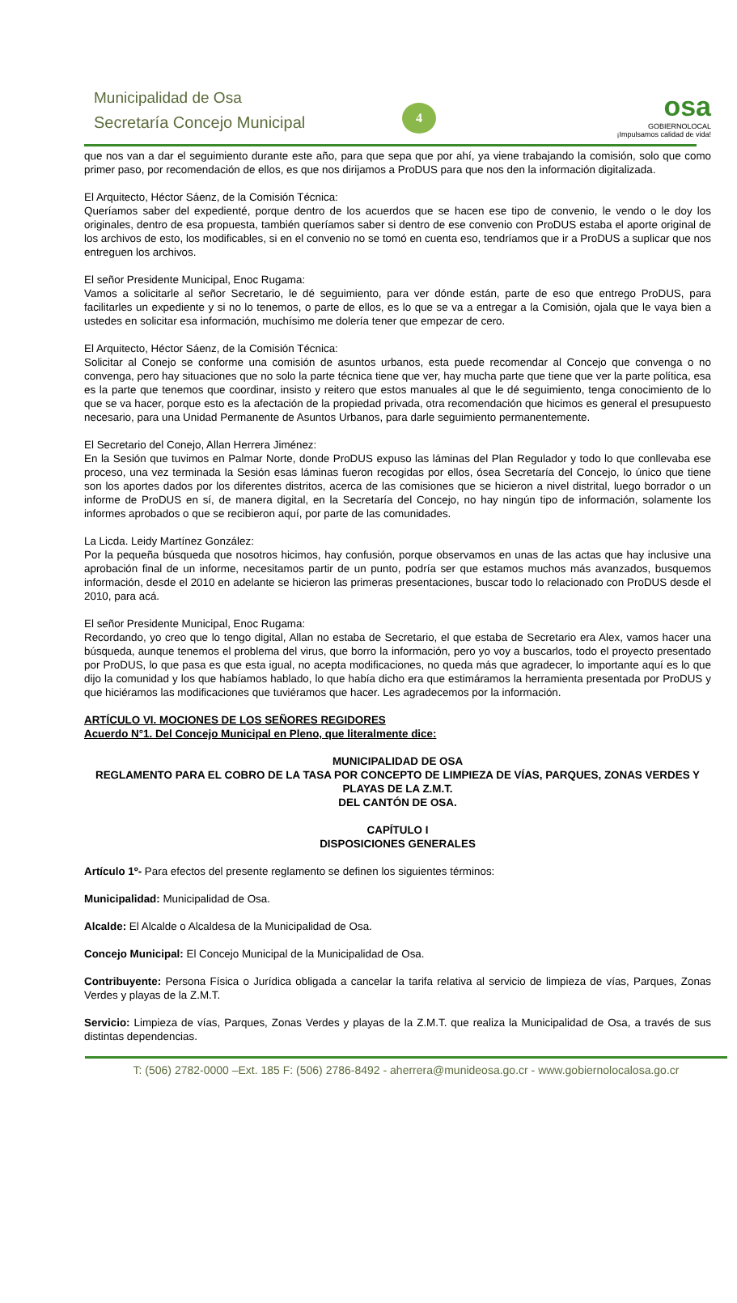Municipalidad de Osa
Secretaría Concejo Municipal
4
osa
GOBIERNOLOCAL
¡Impulsamos calidad de vida!
que nos van a dar el seguimiento durante este año, para que sepa que por ahí, ya viene trabajando la comisión, solo que como primer paso, por recomendación de ellos, es que nos dirijamos a ProDUS para que nos den la información digitalizada.
El Arquitecto, Héctor Sáenz, de la Comisión Técnica:
Queríamos saber del expedienté, porque dentro de los acuerdos que se hacen ese tipo de convenio, le vendo o le doy los originales, dentro de esa propuesta, también queríamos saber si dentro de ese convenio con ProDUS estaba el aporte original de los archivos de esto, los modificables, si en el convenio no se tomó en cuenta eso, tendríamos que ir a ProDUS a suplicar que nos entreguen los archivos.
El señor Presidente Municipal, Enoc Rugama:
Vamos a solicitarle al señor Secretario, le dé seguimiento, para ver dónde están, parte de eso que entrego ProDUS, para facilitarles un expediente y si no lo tenemos, o parte de ellos, es lo que se va a entregar a la Comisión, ojala que le vaya bien a ustedes en solicitar esa información, muchísimo me dolería tener que empezar de cero.
El Arquitecto, Héctor Sáenz, de la Comisión Técnica:
Solicitar al Conejo se conforme una comisión de asuntos urbanos, esta puede recomendar al Concejo que convenga o no convenga, pero hay situaciones que no solo la parte técnica tiene que ver, hay mucha parte que tiene que ver la parte política, esa es la parte que tenemos que coordinar, insisto y reitero que estos manuales al que le dé seguimiento, tenga conocimiento de lo que se va hacer, porque esto es la afectación de la propiedad privada, otra recomendación que hicimos es general el presupuesto necesario, para una Unidad Permanente de Asuntos Urbanos, para darle seguimiento permanentemente.
El Secretario del Conejo, Allan Herrera Jiménez:
En la Sesión que tuvimos en Palmar Norte, donde ProDUS expuso las láminas del Plan Regulador y todo lo que conllevaba ese proceso, una vez terminada la Sesión esas láminas fueron recogidas por ellos, ósea Secretaría del Concejo, lo único que tiene son los aportes dados por los diferentes distritos, acerca de las comisiones que se hicieron a nivel distrital, luego borrador o un informe de ProDUS en sí, de manera digital, en la Secretaría del Concejo, no hay ningún tipo de información, solamente los informes aprobados o que se recibieron aquí, por parte de las comunidades.
La Licda. Leidy Martínez González:
Por la pequeña búsqueda que nosotros hicimos, hay confusión, porque observamos en unas de las actas que hay inclusive una aprobación final de un informe, necesitamos partir de un punto, podría ser que estamos muchos más avanzados, busquemos información, desde el 2010 en adelante se hicieron las primeras presentaciones, buscar todo lo relacionado con ProDUS desde el 2010, para acá.
El señor Presidente Municipal, Enoc Rugama:
Recordando, yo creo que lo tengo digital, Allan no estaba de Secretario, el que estaba de Secretario era Alex, vamos hacer una búsqueda, aunque tenemos el problema del virus, que borro la información, pero yo voy a buscarlos, todo el proyecto presentado por ProDUS, lo que pasa es que esta igual, no acepta modificaciones, no queda más que agradecer, lo importante aquí es lo que dijo la comunidad y los que habíamos hablado, lo que había dicho era que estimáramos la herramienta presentada por ProDUS y que hiciéramos las modificaciones que tuviéramos que hacer. Les agradecemos por la información.
ARTÍCULO VI. MOCIONES DE LOS SEÑORES REGIDORES
Acuerdo N°1. Del Concejo Municipal en Pleno, que literalmente dice:
MUNICIPALIDAD DE OSA
REGLAMENTO PARA EL COBRO DE LA TASA POR CONCEPTO DE LIMPIEZA DE VÍAS, PARQUES, ZONAS VERDES Y PLAYAS DE LA Z.M.T.
DEL CANTÓN DE OSA.
CAPÍTULO I
DISPOSICIONES GENERALES
Artículo 1º- Para efectos del presente reglamento se definen los siguientes términos:
Municipalidad: Municipalidad de Osa.
Alcalde: El Alcalde o Alcaldesa de la Municipalidad de Osa.
Concejo Municipal: El Concejo Municipal de la Municipalidad de Osa.
Contribuyente: Persona Física o Jurídica obligada a cancelar la tarifa relativa al servicio de limpieza de vías, Parques, Zonas Verdes y playas de la Z.M.T.
Servicio: Limpieza de vías, Parques, Zonas Verdes y playas de la Z.M.T. que realiza la Municipalidad de Osa, a través de sus distintas dependencias.
T: (506) 2782-0000 –Ext. 185 F: (506) 2786-8492 - aherrera@munideosa.go.cr - www.gobiernolocalosa.go.cr